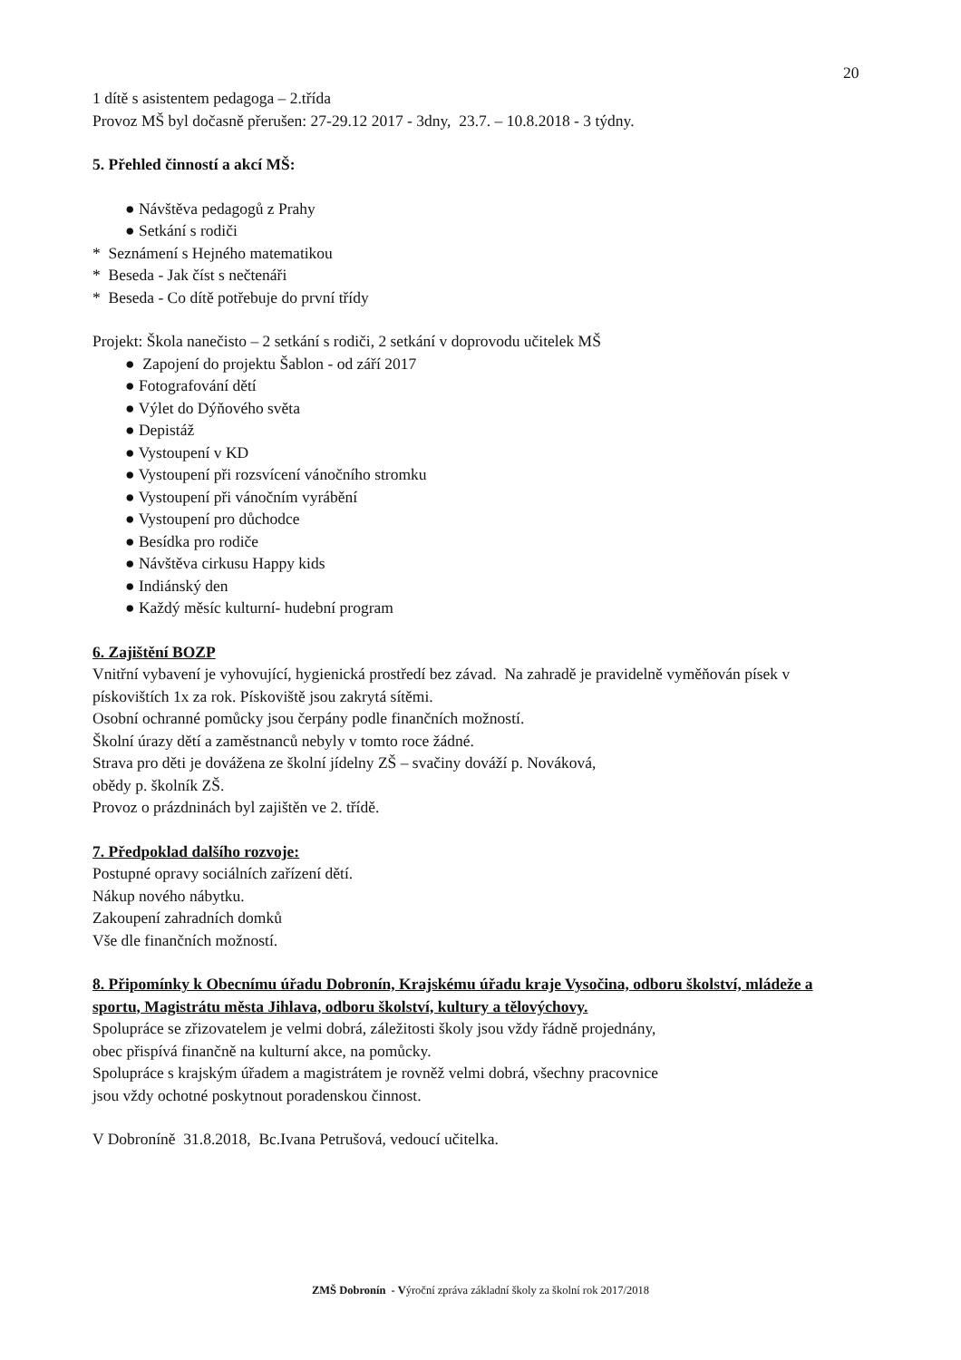20
1 dítě s asistentem pedagoga – 2.třída
Provoz MŠ byl dočasně přerušen: 27-29.12 2017 - 3dny, 23.7. – 10.8.2018 - 3 týdny.
5. Přehled činností a akcí MŠ:
● Návštěva pedagogů z Prahy
● Setkání s rodiči
* Seznámení s Hejného matematikou
* Beseda - Jak číst s nečtenáři
* Beseda - Co dítě potřebuje do první třídy
Projekt: Škola nanečisto – 2 setkání s rodiči, 2 setkání v doprovodu učitelek MŠ
● Zapojení do projektu Šablon - od září 2017
● Fotografování dětí
● Výlet do Dýňového světa
● Depistáž
● Vystoupení v KD
● Vystoupení při rozsvícení vánočního stromku
● Vystoupení při vánočním vyrábění
● Vystoupení pro důchodce
● Besídka pro rodiče
● Návštěva cirkusu Happy kids
● Indiánský den
● Každý měsíc kulturní- hudební program
6. Zajištění BOZP
Vnitřní vybavení je vyhovující, hygienická prostředí bez závad. Na zahradě je pravidelně vyměňován písek v pískovištích 1x za rok. Pískoviště jsou zakrytá sítěmi.
Osobní ochranné pomůcky jsou čerpány podle finančních možností.
Školní úrazy dětí a zaměstnanců nebyly v tomto roce žádné.
Strava pro děti je dovážena ze školní jídelny ZŠ – svačiny dováží p. Nováková,
obědy p. školník ZŠ.
Provoz o prázdninách byl zajištěn ve 2. třídě.
7. Předpoklad dalšího rozvoje:
Postupné opravy sociálních zařízení dětí.
Nákup nového nábytku.
Zakoupení zahradních domků
Vše dle finančních možností.
8. Připomínky k Obecnímu úřadu Dobronín, Krajskému úřadu kraje Vysočina, odboru školství, mládeže a sportu, Magistrátu města Jihlava, odboru školství, kultury a tělovýchovy.
Spolupráce se zřizovatelem je velmi dobrá, záležitosti školy jsou vždy řádně projednány,
obec přispívá finančně na kulturní akce, na pomůcky.
Spolupráce s krajským úřadem a magistrátem je rovněž velmi dobrá, všechny pracovnice
jsou vždy ochotné poskytnout poradenskou činnost.
V Dobroníně 31.8.2018, Bc.Ivana Petrušová, vedoucí učitelka.
ZMŠ Dobronín - Výroční zpráva základní školy za školní rok 2017/2018